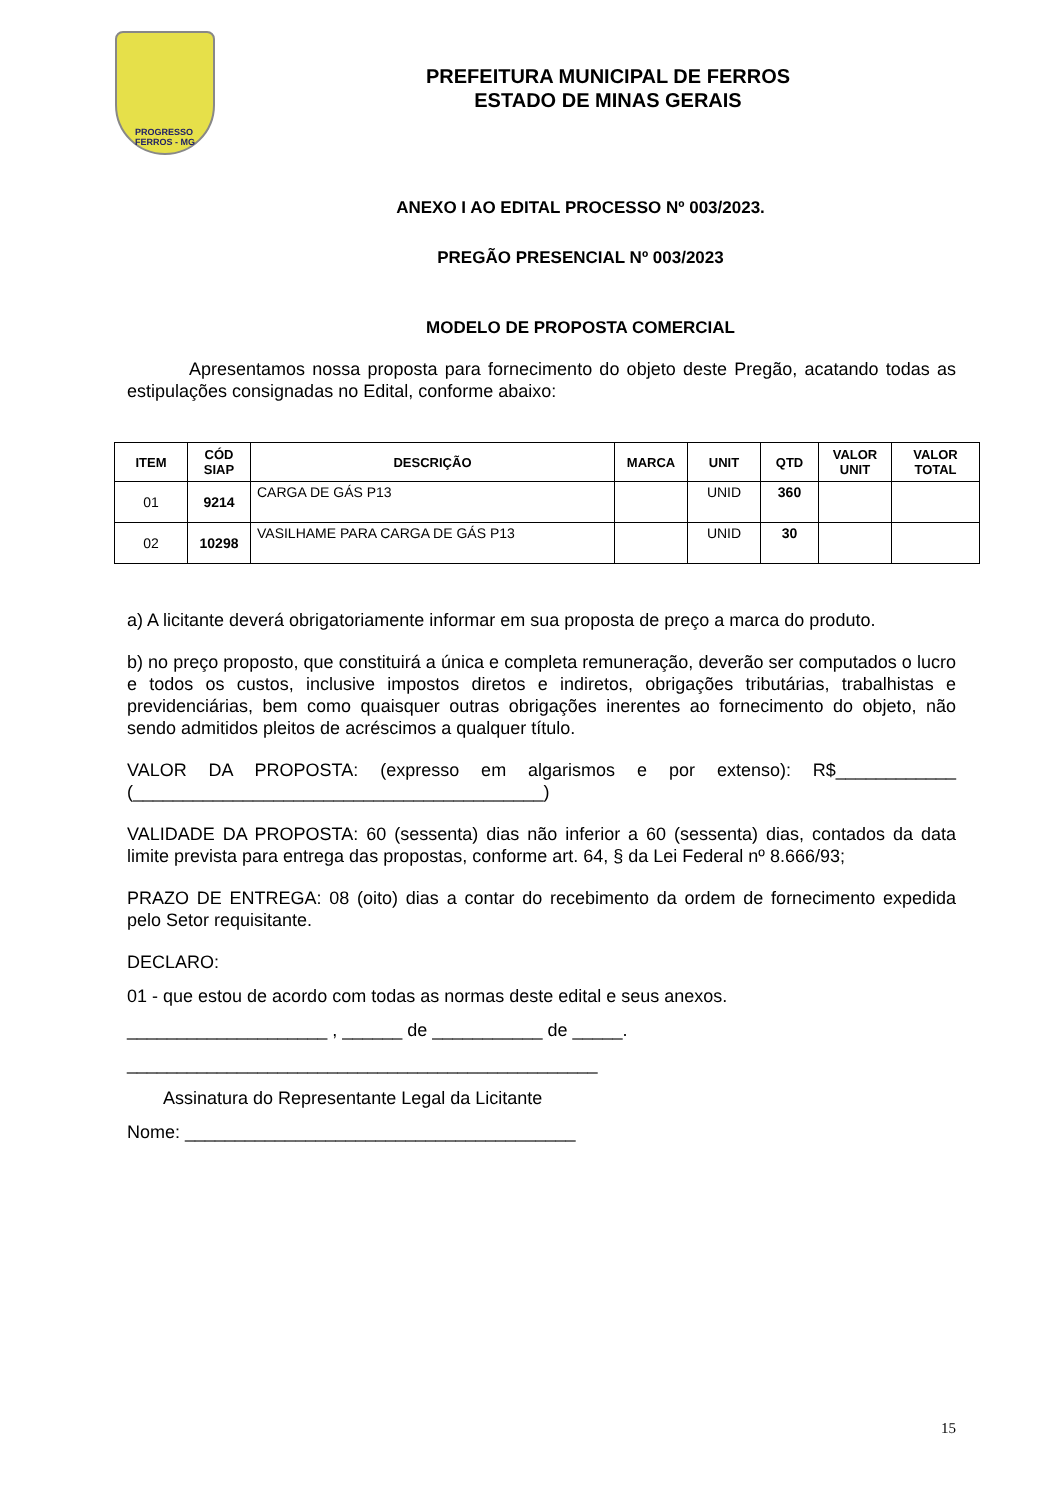PROGRESSO
FERROS - MG
PREFEITURA MUNICIPAL DE FERROS
ESTADO DE MINAS GERAIS
ANEXO I AO EDITAL PROCESSO Nº 003/2023.
PREGÃO PRESENCIAL Nº 003/2023
MODELO DE PROPOSTA COMERCIAL
Apresentamos nossa proposta para fornecimento do objeto deste Pregão, acatando todas as estipulações consignadas no Edital, conforme abaixo:
| ITEM | CÓD SIAP | DESCRIÇÃO | MARCA | UNIT | QTD | VALOR UNIT | VALOR TOTAL |
| --- | --- | --- | --- | --- | --- | --- | --- |
| 01 | 9214 | CARGA DE GÁS P13 | | UNID | 360 | | |
| 02 | 10298 | VASILHAME PARA CARGA DE GÁS P13 | | UNID | 30 | | |
a) A licitante deverá obrigatoriamente informar em sua proposta de preço a marca do produto.
b) no preço proposto, que constituirá a única e completa remuneração, deverão ser computados o lucro e todos os custos, inclusive impostos diretos e indiretos, obrigações tributárias, trabalhistas e previdenciárias, bem como quaisquer outras obrigações inerentes ao fornecimento do objeto, não sendo admitidos pleitos de acréscimos a qualquer título.
VALOR DA PROPOSTA: (expresso em algarismos e por extenso): R$____________ (_________________________________________)
VALIDADE DA PROPOSTA: 60 (sessenta) dias não inferior a 60 (sessenta) dias, contados da data limite prevista para entrega das propostas, conforme art. 64, § da Lei Federal nº 8.666/93;
PRAZO DE ENTREGA: 08 (oito) dias a contar do recebimento da ordem de fornecimento expedida pelo Setor requisitante.
DECLARO:
01 - que estou de acordo com todas as normas deste edital e seus anexos.
____________________ , ______ de ___________ de _____.
_______________________________________________
Assinatura do Representante Legal da Licitante
Nome: _______________________________________
15